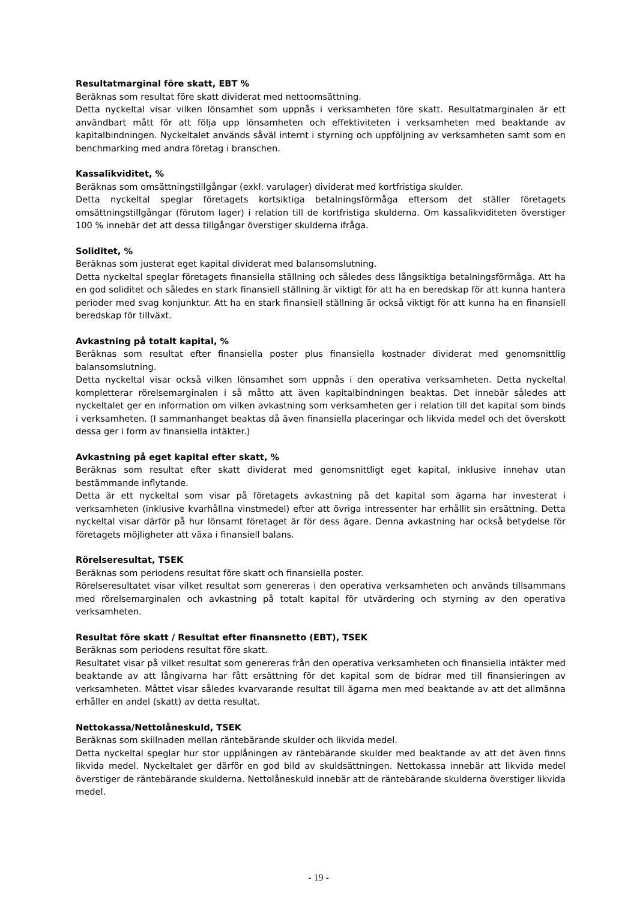Resultatmarginal före skatt, EBT %
Beräknas som resultat före skatt dividerat med nettoomsättning.
Detta nyckeltal visar vilken lönsamhet som uppnås i verksamheten före skatt. Resultatmarginalen är ett användbart mått för att följa upp lönsamheten och effektiviteten i verksamheten med beaktande av kapitalbindningen. Nyckeltalet används såväl internt i styrning och uppföljning av verksamheten samt som en benchmarking med andra företag i branschen.
Kassalikviditet, %
Beräknas som omsättningstillgångar (exkl. varulager) dividerat med kortfristiga skulder.
Detta nyckeltal speglar företagets kortsiktiga betalningsförmåga eftersom det ställer företagets omsättningstillgångar (förutom lager) i relation till de kortfristiga skulderna. Om kassalikviditeten överstiger 100 % innebär det att dessa tillgångar överstiger skulderna ifråga.
Soliditet, %
Beräknas som justerat eget kapital dividerat med balansomslutning.
Detta nyckeltal speglar företagets finansiella ställning och således dess långsiktiga betalningsförmåga. Att ha en god soliditet och således en stark finansiell ställning är viktigt för att ha en beredskap för att kunna hantera perioder med svag konjunktur. Att ha en stark finansiell ställning är också viktigt för att kunna ha en finansiell beredskap för tillväxt.
Avkastning på totalt kapital, %
Beräknas som resultat efter finansiella poster plus finansiella kostnader dividerat med genomsnittlig balansomslutning.
Detta nyckeltal visar också vilken lönsamhet som uppnås i den operativa verksamheten. Detta nyckeltal kompletterar rörelsemarginalen i så måtto att även kapitalbindningen beaktas. Det innebär således att nyckeltalet ger en information om vilken avkastning som verksamheten ger i relation till det kapital som binds i verksamheten. (I sammanhanget beaktas då även finansiella placeringar och likvida medel och det överskott dessa ger i form av finansiella intäkter.)
Avkastning på eget kapital efter skatt, %
Beräknas som resultat efter skatt dividerat med genomsnittligt eget kapital, inklusive innehav utan bestämmande inflytande.
Detta är ett nyckeltal som visar på företagets avkastning på det kapital som ägarna har investerat i verksamheten (inklusive kvarhållna vinstmedel) efter att övriga intressenter har erhållit sin ersättning. Detta nyckeltal visar därför på hur lönsamt företaget är för dess ägare. Denna avkastning har också betydelse för företagets möjligheter att växa i finansiell balans.
Rörelseresultat, TSEK
Beräknas som periodens resultat före skatt och finansiella poster.
Rörelseresultatet visar vilket resultat som genereras i den operativa verksamheten och används tillsammans med rörelsemarginalen och avkastning på totalt kapital för utvärdering och styrning av den operativa verksamheten.
Resultat före skatt / Resultat efter finansnetto (EBT), TSEK
Beräknas som periodens resultat före skatt.
Resultatet visar på vilket resultat som genereras från den operativa verksamheten och finansiella intäkter med beaktande av att långivarna har fått ersättning för det kapital som de bidrar med till finansieringen av verksamheten. Måttet visar således kvarvarande resultat till ägarna men med beaktande av att det allmänna erhåller en andel (skatt) av detta resultat.
Nettokassa/Nettolåneskuld, TSEK
Beräknas som skillnaden mellan räntebärande skulder och likvida medel.
Detta nyckeltal speglar hur stor upplåningen av räntebärande skulder med beaktande av att det även finns likvida medel. Nyckeltalet ger därför en god bild av skuldsättningen. Nettokassa innebär att likvida medel överstiger de räntebärande skulderna. Nettolåneskuld innebär att de räntebärande skulderna överstiger likvida medel.
- 19 -